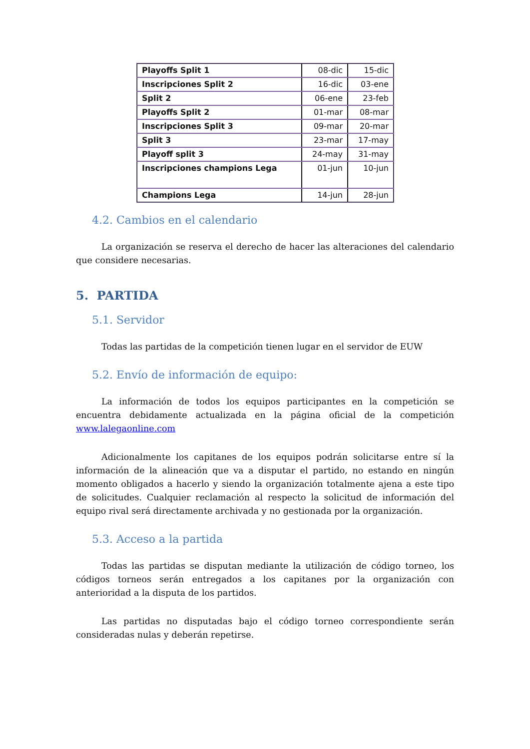| Playoffs Split 1 | 08-dic | 15-dic |
| Inscripciones Split 2 | 16-dic | 03-ene |
| Split 2 | 06-ene | 23-feb |
| Playoffs Split 2 | 01-mar | 08-mar |
| Inscripciones Split 3 | 09-mar | 20-mar |
| Split 3 | 23-mar | 17-may |
| Playoff split 3 | 24-may | 31-may |
| Inscripciones champions Lega | 01-jun | 10-jun |
| Champions Lega | 14-jun | 28-jun |
4.2. Cambios en el calendario
La organización se reserva el derecho de hacer las alteraciones del calendario que considere necesarias.
5. PARTIDA
5.1. Servidor
Todas las partidas de la competición tienen lugar en el servidor de EUW
5.2. Envío de información de equipo:
La información de todos los equipos participantes en la competición se encuentra debidamente actualizada en la página oficial de la competición www.lalegaonline.com
Adicionalmente los capitanes de los equipos podrán solicitarse entre sí la información de la alineación que va a disputar el partido, no estando en ningún momento obligados a hacerlo y siendo la organización totalmente ajena a este tipo de solicitudes. Cualquier reclamación al respecto la solicitud de información del equipo rival será directamente archivada y no gestionada por la organización.
5.3. Acceso a la partida
Todas las partidas se disputan mediante la utilización de código torneo, los códigos torneos serán entregados a los capitanes por la organización con anterioridad a la disputa de los partidos.
Las partidas no disputadas bajo el código torneo correspondiente serán consideradas nulas y deberán repetirse.